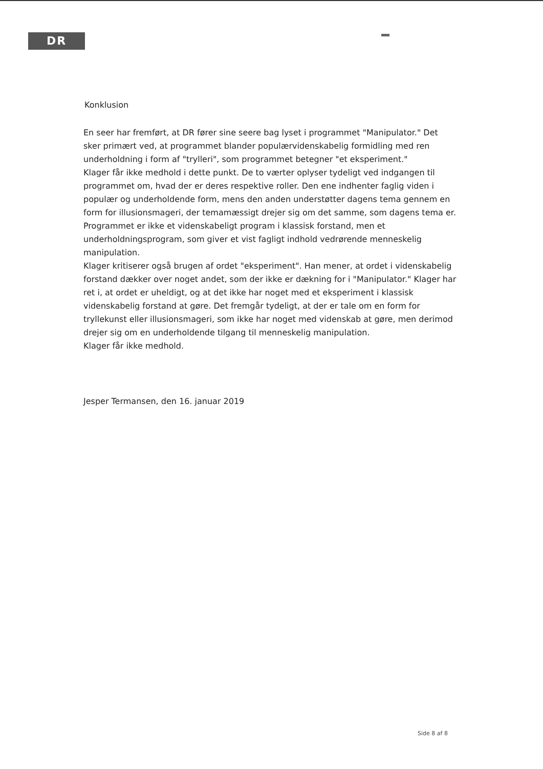DR
Konklusion
En seer har fremført, at DR fører sine seere bag lyset i programmet "Manipulator." Det sker primært ved, at programmet blander populærvidenskabelig formidling med ren underholdning i form af "trylleri", som programmet betegner "et eksperiment."
Klager får ikke medhold i dette punkt. De to værter oplyser tydeligt ved indgangen til programmet om, hvad der er deres respektive roller. Den ene indhenter faglig viden i populær og underholdende form, mens den anden understøtter dagens tema gennem en form for illusionsmageri, der temamæssigt drejer sig om det samme, som dagens tema er. Programmet er ikke et videnskabeligt program i klassisk forstand, men et underholdningsprogram, som giver et vist fagligt indhold vedrørende menneskelig manipulation.
Klager kritiserer også brugen af ordet "eksperiment". Han mener, at ordet i videnskabelig forstand dækker over noget andet, som der ikke er dækning for i "Manipulator." Klager har ret i, at ordet er uheldigt, og at det ikke har noget med et eksperiment i klassisk videnskabelig forstand at gøre. Det fremgår tydeligt, at der er tale om en form for tryllekunst eller illusionsmageri, som ikke har noget med videnskab at gøre, men derimod drejer sig om en underholdende tilgang til menneskelig manipulation.
Klager får ikke medhold.
Jesper Termansen, den 16. januar 2019
Side 8 af 8